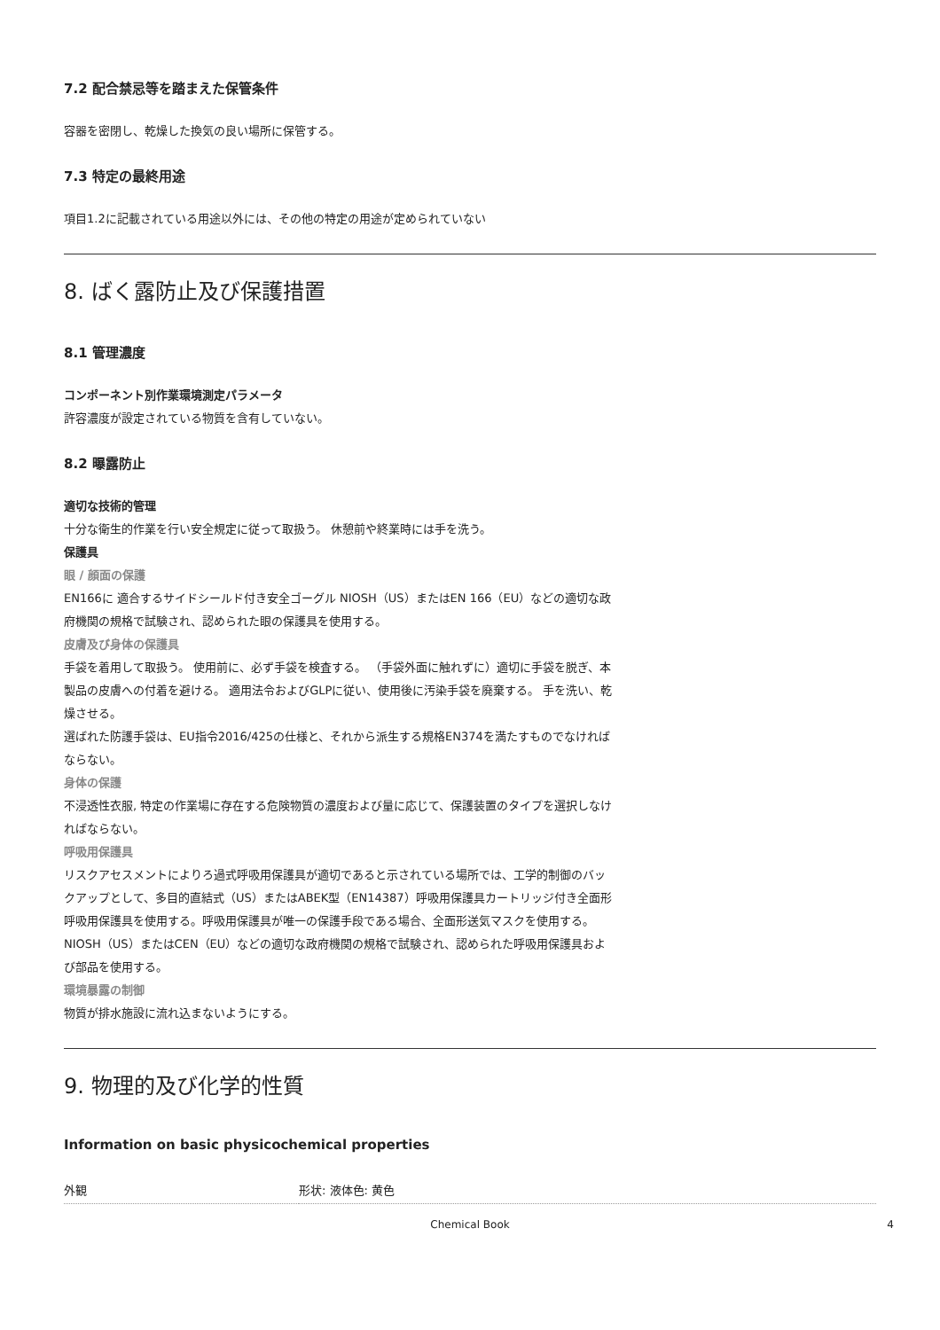7.2 配合禁忌等を踏まえた保管条件
容器を密閉し、乾燥した換気の良い場所に保管する。
7.3 特定の最終用途
項目1.2に記載されている用途以外には、その他の特定の用途が定められていない
8. ばく露防止及び保護措置
8.1 管理濃度
コンポーネント別作業環境測定パラメータ
許容濃度が設定されている物質を含有していない。
8.2 曝露防止
適切な技術的管理
十分な衛生的作業を行い安全規定に従って取扱う。 休憩前や終業時には手を洗う。
保護具
眼 / 顔面の保護
EN166に 適合するサイドシールド付き安全ゴーグル NIOSH（US）またはEN 166（EU）などの適切な政府機関の規格で試験され、認められた眼の保護具を使用する。
皮膚及び身体の保護具
手袋を着用して取扱う。 使用前に、必ず手袋を検査する。 （手袋外面に触れずに）適切に手袋を脱ぎ、本製品の皮膚への付着を避ける。 適用法令およびGLPに従い、使用後に汚染手袋を廃棄する。 手を洗い、乾燥させる。
選ばれた防護手袋は、EU指令2016/425の仕様と、それから派生する規格EN374を満たすものでなければならない。
身体の保護
不浸透性衣服, 特定の作業場に存在する危険物質の濃度および量に応じて、保護装置のタイプを選択しなければならない。
呼吸用保護具
リスクアセスメントによりろ過式呼吸用保護具が適切であると示されている場所では、工学的制御のバックアップとして、多目的直結式（US）またはABEK型（EN14387）呼吸用保護具カートリッジ付き全面形呼吸用保護具を使用する。呼吸用保護具が唯一の保護手段である場合、全面形送気マスクを使用する。 NIOSH（US）またはCEN（EU）などの適切な政府機関の規格で試験され、認められた呼吸用保護具および部品を使用する。
環境暴露の制御
物質が排水施設に流れ込まないようにする。
9. 物理的及び化学的性質
Information on basic physicochemical properties
| 外観 | 形状: 液体色: 黄色 |
Chemical Book 4